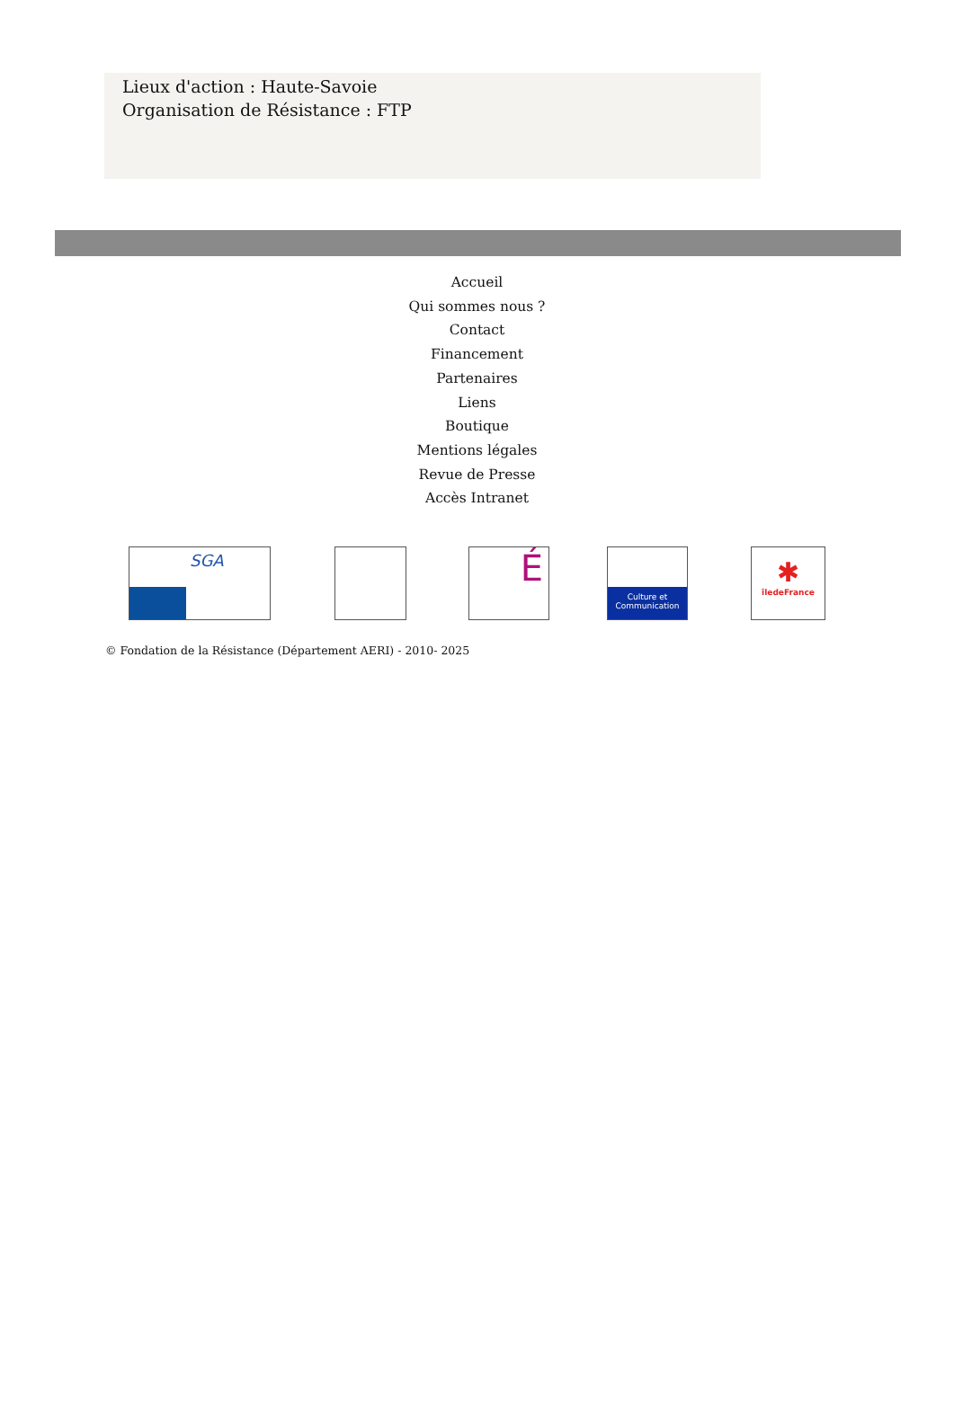Lieux d'action : Haute-Savoie
Organisation de Résistance : FTP
Accueil
Qui sommes nous ?
Contact
Financement
Partenaires
Liens
Boutique
Mentions légales
Revue de Presse
Accès Intranet
SGA
É
Culture et Communication
✱
îledeFrance
© Fondation de la Résistance (Département AERI) - 2010- 2025